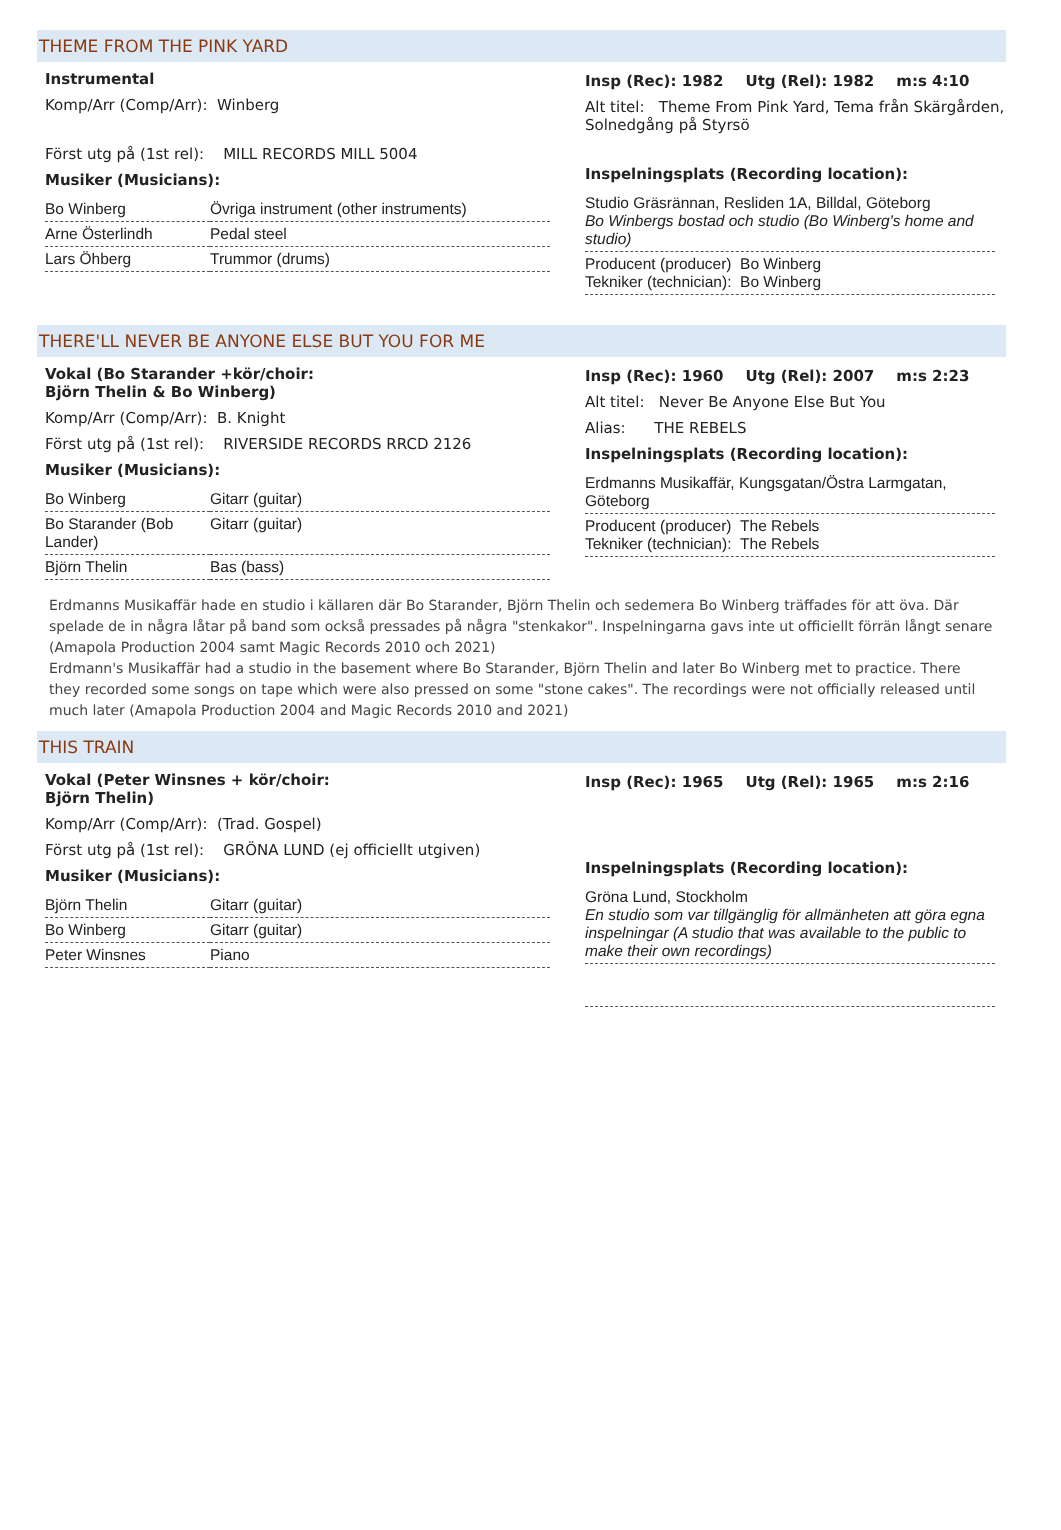THEME FROM THE PINK YARD
Instrumental
Komp/Arr (Comp/Arr): Winberg
Först utg på (1st rel): MILL RECORDS MILL 5004
Musiker (Musicians):
| Bo Winberg | Övriga instrument (other instruments) |
| Arne Österlindh | Pedal steel |
| Lars Öhberg | Trummor (drums) |
Insp (Rec): 1982 Utg (Rel): 1982 m:s 4:10
Alt titel: Theme From Pink Yard, Tema från Skärgården, Solnedgång på Styrsö
Inspelningsplats (Recording location):
Studio Gräsrännan, Resliden 1A, Billdal, Göteborg
Bo Winbergs bostad och studio (Bo Winberg's home and studio)
Producent (producer) Bo Winberg
Tekniker (technician): Bo Winberg
THERE'LL NEVER BE ANYONE ELSE BUT YOU FOR ME
Vokal (Bo Starander +kör/choir:
Björn Thelin & Bo Winberg)
Komp/Arr (Comp/Arr): B. Knight
Först utg på (1st rel): RIVERSIDE RECORDS RRCD 2126
Musiker (Musicians):
| Bo Winberg | Gitarr (guitar) |
| Bo Starander (Bob Lander) | Gitarr (guitar) |
| Björn Thelin | Bas (bass) |
Insp (Rec): 1960 Utg (Rel): 2007 m:s 2:23
Alt titel: Never Be Anyone Else But You
Alias: THE REBELS
Inspelningsplats (Recording location):
Erdmanns Musikaffär, Kungsgatan/Östra Larmgatan, Göteborg
Producent (producer) The Rebels
Tekniker (technician): The Rebels
Erdmanns Musikaffär hade en studio i källaren där Bo Starander, Björn Thelin och sedemera Bo Winberg träffades för att öva. Där spelade de in några låtar på band som också pressades på några "stenkakor". Inspelningarna gavs inte ut officiellt förrän långt senare (Amapola Production 2004 samt Magic Records 2010 och 2021)
Erdmann's Musikaffär had a studio in the basement where Bo Starander, Björn Thelin and later Bo Winberg met to practice. There they recorded some songs on tape which were also pressed on some "stone cakes". The recordings were not officially released until much later (Amapola Production 2004 and Magic Records 2010 and 2021)
THIS TRAIN
Vokal (Peter Winsnes + kör/choir:
Björn Thelin)
Komp/Arr (Comp/Arr): (Trad. Gospel)
Först utg på (1st rel): GRÖNA LUND (ej officiellt utgiven)
Musiker (Musicians):
| Björn Thelin | Gitarr (guitar) |
| Bo Winberg | Gitarr (guitar) |
| Peter Winsnes | Piano |
Insp (Rec): 1965 Utg (Rel): 1965 m:s 2:16
Inspelningsplats (Recording location):
Gröna Lund, Stockholm
En studio som var tillgänglig för allmänheten att göra egna inspelningar (A studio that was available to the public to make their own recordings)